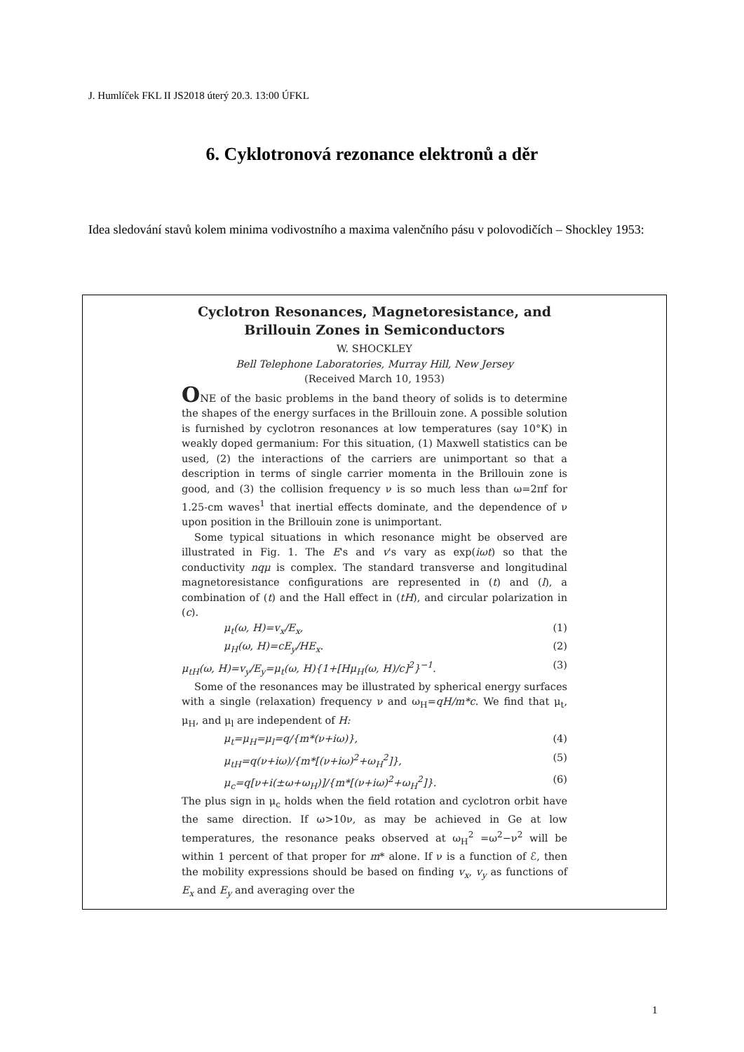J. Humlíček FKL II JS2018 úterý 20.3. 13:00 ÚFKL
6. Cyklotronová rezonance elektronů a děr
Idea sledování stavů kolem minima vodivostního a maxima valenčního pásu v polovodičích – Shockley 1953:
Cyclotron Resonances, Magnetoresistance, and
Brillouin Zones in Semiconductors
W. SHOCKLEY
Bell Telephone Laboratories, Murray Hill, New Jersey
(Received March 10, 1953)
ONE of the basic problems in the band theory of solids is to determine the shapes of the energy surfaces in the Brillouin zone. A possible solution is furnished by cyclotron resonances at low temperatures (say 10°K) in weakly doped germanium: For this situation, (1) Maxwell statistics can be used, (2) the interactions of the carriers are unimportant so that a description in terms of single carrier momenta in the Brillouin zone is good, and (3) the collision frequency ν is so much less than ω=2πf for 1.25-cm waves<sup>1</sup> that inertial effects dominate, and the dependence of ν upon position in the Brillouin zone is unimportant.
Some typical situations in which resonance might be observed are illustrated in Fig. 1. The E's and v's vary as exp(iωt) so that the conductivity nqμ is complex. The standard transverse and longitudinal magnetoresistance configurations are represented in (t) and (l), a combination of (t) and the Hall effect in (tH), and circular polarization in (c).
μ<sub>t</sub>(ω, H)=v<sub>x</sub>/E<sub>x</sub>, (1)
μ<sub>H</sub>(ω, H)=cE<sub>y</sub>/HE<sub>x</sub>. (2)
μ<sub>tH</sub>(ω, H)=v<sub>y</sub>/E<sub>y</sub>=μ<sub>t</sub>(ω, H){1+[Hμ<sub>H</sub>(ω, H)/c]<sup>2</sup>}<sup>−1</sup>. (3)
Some of the resonances may be illustrated by spherical energy surfaces with a single (relaxation) frequency ν and ω<sub>H</sub>=qH/m*c. We find that μ<sub>t</sub>, μ<sub>H</sub>, and μ<sub>l</sub> are independent of H:
μ<sub>t</sub>=μ<sub>H</sub>=μ<sub>l</sub>=q/{m*(ν+iω)}, (4)
μ<sub>tH</sub>=q(ν+iω)/{m*[(ν+iω)<sup>2</sup>+ω<sub>H</sub><sup>2</sup>]}, (5)
μ<sub>c</sub>=q[ν+i(±ω+ω<sub>H</sub>)]/{m*[(ν+iω)<sup>2</sup>+ω<sub>H</sub><sup>2</sup>]}. (6)
The plus sign in μ<sub>c</sub> holds when the field rotation and cyclotron orbit have the same direction. If ω>10ν, as may be achieved in Ge at low temperatures, the resonance peaks observed at ω<sub>H</sub><sup>2</sup> =ω<sup>2</sup>−ν<sup>2</sup> will be within 1 percent of that proper for m* alone. If ν is a function of ℰ, then the mobility expressions should be based on finding v<sub>x</sub>, v<sub>y</sub> as functions of E<sub>x</sub> and E<sub>y</sub> and averaging over the
1